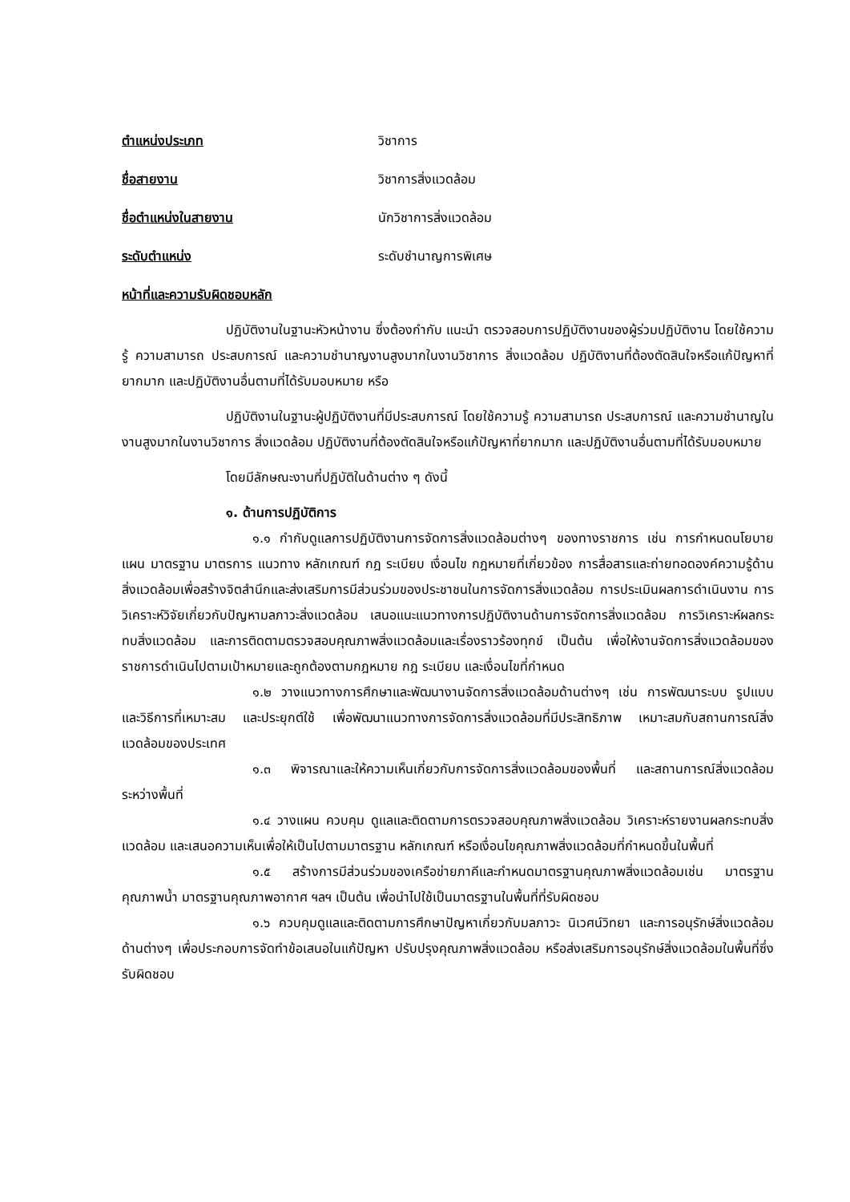ตำแหน่งประเภท วิชาการ
ชื่อสายงาน วิชาการสิ่งแวดล้อม
ชื่อตำแหน่งในสายงาน นักวิชาการสิ่งแวดล้อม
ระดับตำแหน่ง ระดับชำนาญการพิเศษ
หน้าที่และความรับผิดชอบหลัก
ปฏิบัติงานในฐานะหัวหน้างาน ซึ่งต้องกำกับ แนะนำ ตรวจสอบการปฏิบัติงานของผู้ร่วมปฏิบัติงาน โดยใช้ความรู้ ความสามารถ ประสบการณ์ และความชำนาญงานสูงมากในงานวิชาการ สิ่งแวดล้อม ปฏิบัติงานที่ต้องตัดสินใจหรือแก้ปัญหาที่ยากมาก และปฏิบัติงานอื่นตามที่ได้รับมอบหมาย หรือ
ปฏิบัติงานในฐานะผู้ปฏิบัติงานที่มีประสบการณ์ โดยใช้ความรู้ ความสามารถ ประสบการณ์ และความชำนาญในงานสูงมากในงานวิชาการ สิ่งแวดล้อม ปฏิบัติงานที่ต้องตัดสินใจหรือแก้ปัญหาที่ยากมาก และปฏิบัติงานอื่นตามที่ได้รับมอบหมาย
โดยมีลักษณะงานที่ปฏิบัติในด้านต่าง ๆ ดังนี้
๑. ด้านการปฏิบัติการ
๑.๑ กำกับดูแลการปฏิบัติงานการจัดการสิ่งแวดล้อมต่างๆ ของทางราชการ เช่น การกำหนดนโยบาย แผน มาตรฐาน มาตรการ แนวทาง หลักเกณฑ์ กฎ ระเบียบ เงื่อนไข กฎหมายที่เกี่ยวข้อง การสื่อสารและถ่ายทอดองค์ความรู้ด้านสิ่งแวดล้อมเพื่อสร้างจิตสำนึกและส่งเสริมการมีส่วนร่วมของประชาชนในการจัดการสิ่งแวดล้อม การประเมินผลการดำเนินงาน การวิเคราะห์วิจัยเกี่ยวกับปัญหามลภาวะสิ่งแวดล้อม เสนอแนะแนวทางการปฏิบัติงานด้านการจัดการสิ่งแวดล้อม การวิเคราะห์ผลกระทบสิ่งแวดล้อม และการติดตามตรวจสอบคุณภาพสิ่งแวดล้อมและเรื่องราวร้องทุกข์ เป็นต้น เพื่อให้งานจัดการสิ่งแวดล้อมของราชการดำเนินไปตามเป้าหมายและถูกต้องตามกฎหมาย กฎ ระเบียบ และเงื่อนไขที่กำหนด
๑.๒ วางแนวทางการศึกษาและพัฒนางานจัดการสิ่งแวดล้อมด้านต่างๆ เช่น การพัฒนาระบบ รูปแบบ และวิธีการที่เหมาะสม และประยุกต์ใช้ เพื่อพัฒนาแนวทางการจัดการสิ่งแวดล้อมที่มีประสิทธิภาพ เหมาะสมกับสถานการณ์สิ่งแวดล้อมของประเทศ
๑.๓ พิจารณาและให้ความเห็นเกี่ยวกับการจัดการสิ่งแวดล้อมของพื้นที่ และสถานการณ์สิ่งแวดล้อมระหว่างพื้นที่
๑.๔ วางแผน ควบคุม ดูแลและติดตามการตรวจสอบคุณภาพสิ่งแวดล้อม วิเคราะห์รายงานผลกระทบสิ่งแวดล้อม และเสนอความเห็นเพื่อให้เป็นไปตามมาตรฐาน หลักเกณฑ์ หรือเงื่อนไขคุณภาพสิ่งแวดล้อมที่กำหนดขึ้นในพื้นที่
๑.๕ สร้างการมีส่วนร่วมของเครือข่ายภาคีและกำหนดมาตรฐานคุณภาพสิ่งแวดล้อมเช่น มาตรฐานคุณภาพน้ำ มาตรฐานคุณภาพอากาศ ฯลฯ เป็นต้น เพื่อนำไปใช้เป็นมาตรฐานในพื้นที่ที่รับผิดชอบ
๑.๖ ควบคุมดูแลและติดตามการศึกษาปัญหาเกี่ยวกับมลภาวะ นิเวศน์วิทยา และการอนุรักษ์สิ่งแวดล้อมด้านต่างๆ เพื่อประกอบการจัดทำข้อเสนอในแก้ปัญหา ปรับปรุงคุณภาพสิ่งแวดล้อม หรือส่งเสริมการอนุรักษ์สิ่งแวดล้อมในพื้นที่ซึ่งรับผิดชอบ